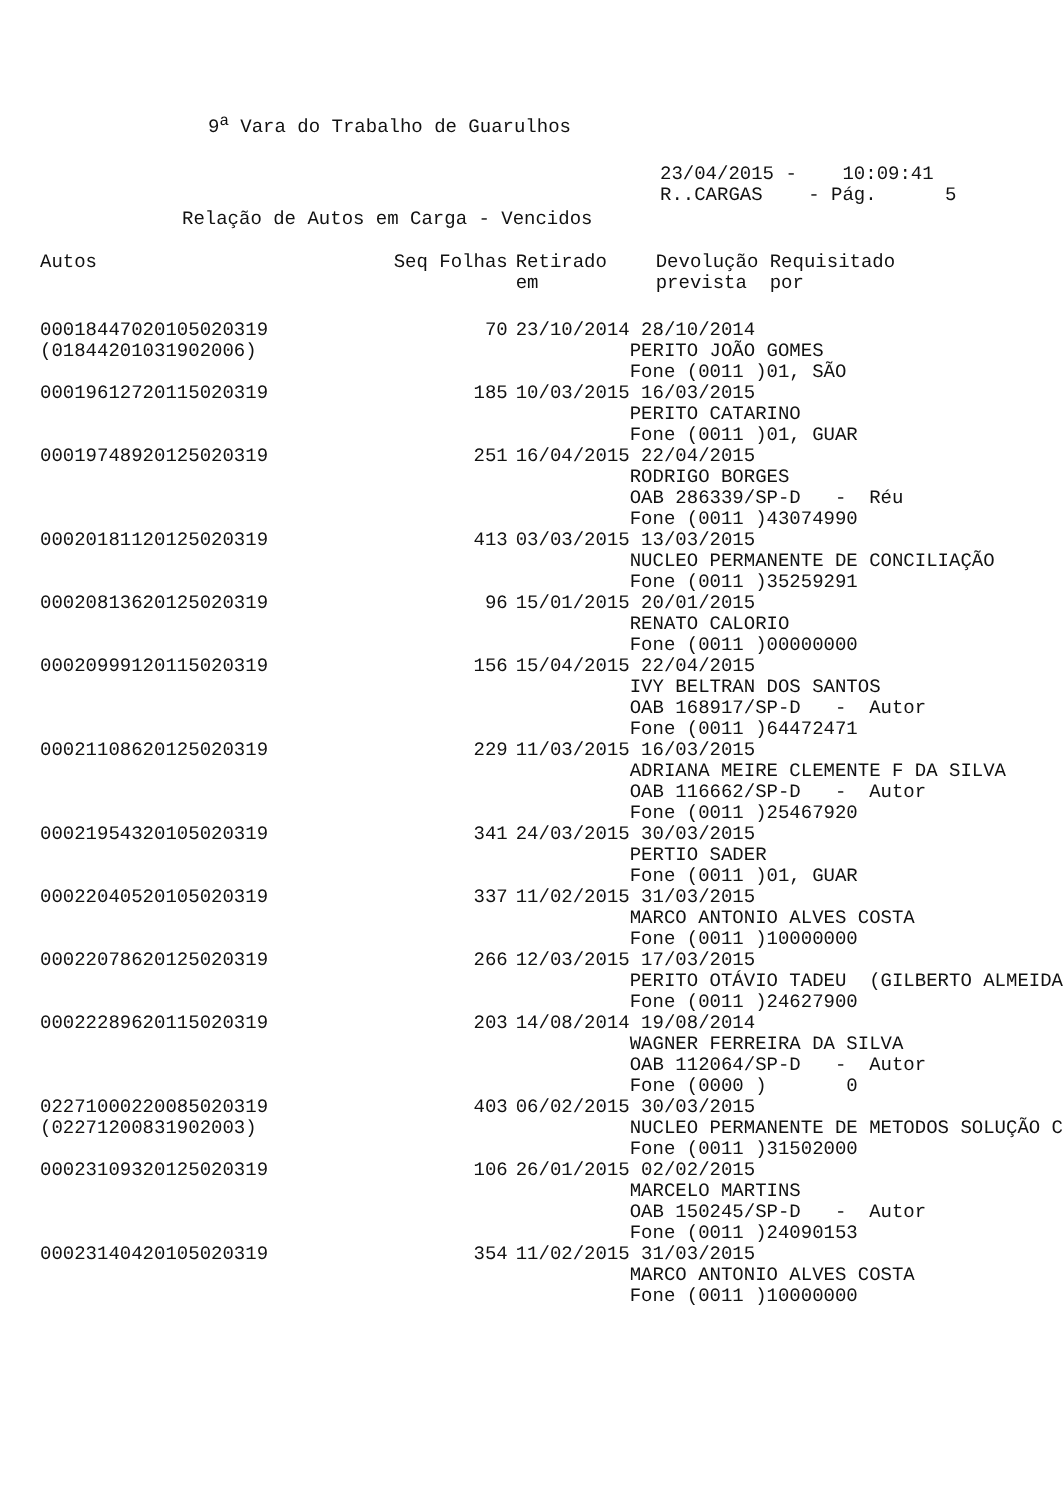9<sup>a</sup> Vara do Trabalho de Guarulhos
23/04/2015 - 10:09:41 R..CARGAS - Pág. 5
Relação de Autos em Carga - Vencidos
| Autos | Seq Folhas | Retirado em | Devolução Requisitado prevista por |
| --- | --- | --- | --- |
| 00018447020105020319 (01844201031902006) | 70 | 23/10/2014 28/10/2014 PERITO JOÃO GOMES Fone (0011 )01, SÃO | |
| 00019612720115020319 | 185 | 10/03/2015 16/03/2015 PERITO CATARINO Fone (0011 )01, GUAR | |
| 00019748920125020319 | 251 | 16/04/2015 22/04/2015 RODRIGO BORGES OAB 286339/SP-D - Réu Fone (0011 )43074990 | |
| 00020181120125020319 | 413 | 03/03/2015 13/03/2015 NUCLEO PERMANENTE DE CONCILIAÇÃO Fone (0011 )35259291 | |
| 00020813620125020319 | 96 | 15/01/2015 20/01/2015 RENATO CALORIO Fone (0011 )00000000 | |
| 00020999120115020319 | 156 | 15/04/2015 22/04/2015 IVY BELTRAN DOS SANTOS OAB 168917/SP-D - Autor Fone (0011 )64472471 | |
| 00021108620125020319 | 229 | 11/03/2015 16/03/2015 ADRIANA MEIRE CLEMENTE F DA SILVA OAB 116662/SP-D - Autor Fone (0011 )25467920 | |
| 00021954320105020319 | 341 | 24/03/2015 30/03/2015 PERTIO SADER Fone (0011 )01, GUAR | |
| 00022040520105020319 | 337 | 11/02/2015 31/03/2015 MARCO ANTONIO ALVES COSTA Fone (0011 )10000000 | |
| 00022078620125020319 | 266 | 12/03/2015 17/03/2015 PERITO OTÁVIO TADEU (GILBERTO ALMEIDA Fone (0011 )24627900 | |
| 00022289620115020319 | 203 | 14/08/2014 19/08/2014 WAGNER FERREIRA DA SILVA OAB 112064/SP-D - Autor Fone (0000 ) 0 | |
| 02271000220085020319 (02271200831902003) | 403 | 06/02/2015 30/03/2015 NUCLEO PERMANENTE DE METODOS SOLUÇÃO C Fone (0011 )31502000 | |
| 00023109320125020319 | 106 | 26/01/2015 02/02/2015 MARCELO MARTINS OAB 150245/SP-D - Autor Fone (0011 )24090153 | |
| 00023140420105020319 | 354 | 11/02/2015 31/03/2015 MARCO ANTONIO ALVES COSTA Fone (0011 )10000000 | |